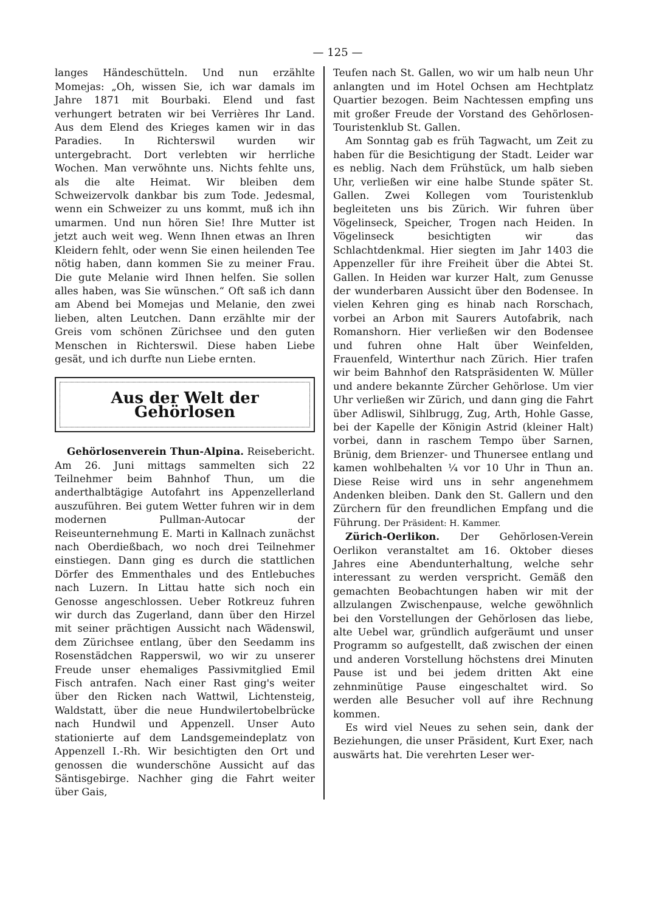— 125 —
langes Händeschütteln. Und nun erzählte Momejas: „Oh, wissen Sie, ich war damals im Jahre 1871 mit Bourbaki. Elend und fast verhungert betraten wir bei Verrières Ihr Land. Aus dem Elend des Krieges kamen wir in das Paradies. In Richterswil wurden wir untergebracht. Dort verlebten wir herrliche Wochen. Man verwöhnte uns. Nichts fehlte uns, als die alte Heimat. Wir bleiben dem Schweizervolk dankbar bis zum Tode. Jedesmal, wenn ein Schweizer zu uns kommt, muß ich ihn umarmen. Und nun hören Sie! Ihre Mutter ist jetzt auch weit weg. Wenn Ihnen etwas an Ihren Kleidern fehlt, oder wenn Sie einen heilenden Tee nötig haben, dann kommen Sie zu meiner Frau. Die gute Melanie wird Ihnen helfen. Sie sollen alles haben, was Sie wünschen.“ Oft saß ich dann am Abend bei Momejas und Melanie, den zwei lieben, alten Leutchen. Dann erzählte mir der Greis vom schönen Zürichsee und den guten Menschen in Richterswil. Diese haben Liebe gesät, und ich durfte nun Liebe ernten.
Aus der Welt der Gehörlosen
Gehörlosenverein Thun-Alpina. Reisebericht. Am 26. Juni mittags sammelten sich 22 Teilnehmer beim Bahnhof Thun, um die anderthalbtägige Autofahrt ins Appenzellerland auszuführen. Bei gutem Wetter fuhren wir in dem modernen Pullman-Autocar der Reiseunternehmung E. Marti in Kallnach zunächst nach Oberdießbach, wo noch drei Teilnehmer einstiegen. Dann ging es durch die stattlichen Dörfer des Emmenthales und des Entlebuches nach Luzern. In Littau hatte sich noch ein Genosse angeschlossen. Ueber Rotkreuz fuhren wir durch das Zugerland, dann über den Hirzel mit seiner prächtigen Aussicht nach Wädenswil, dem Zürichsee entlang, über den Seedamm ins Rosenstädchen Rapperswil, wo wir zu unserer Freude unser ehemaliges Passivmitglied Emil Fisch antrafen. Nach einer Rast ging's weiter über den Ricken nach Wattwil, Lichtensteig, Waldstatt, über die neue Hundwilertobelbrücke nach Hundwil und Appenzell. Unser Auto stationierte auf dem Landsgemeindeplatz von Appenzell I.-Rh. Wir besichtigten den Ort und genossen die wunderschöne Aussicht auf das Säntisgebirge. Nachher ging die Fahrt weiter über Gais,
Teufen nach St. Gallen, wo wir um halb neun Uhr anlangten und im Hotel Ochsen am Hechtplatz Quartier bezogen. Beim Nachtessen empfing uns mit großer Freude der Vorstand des Gehörlosen-Touristenklub St. Gallen.
Am Sonntag gab es früh Tagwacht, um Zeit zu haben für die Besichtigung der Stadt. Leider war es neblig. Nach dem Frühstück, um halb sieben Uhr, verließen wir eine halbe Stunde später St. Gallen. Zwei Kollegen vom Touristenklub begleiteten uns bis Zürich. Wir fuhren über Vögelinseck, Speicher, Trogen nach Heiden. In Vögelinseck besichtigten wir das Schlachtdenkmal. Hier siegten im Jahr 1403 die Appenzeller für ihre Freiheit über die Abtei St. Gallen. In Heiden war kurzer Halt, zum Genusse der wunderbaren Aussicht über den Bodensee. In vielen Kehren ging es hinab nach Rorschach, vorbei an Arbon mit Saurers Autofabrik, nach Romanshorn. Hier verließen wir den Bodensee und fuhren ohne Halt über Weinfelden, Frauenfeld, Winterthur nach Zürich. Hier trafen wir beim Bahnhof den Ratspräsidenten W. Müller und andere bekannte Zürcher Gehörlose. Um vier Uhr verließen wir Zürich, und dann ging die Fahrt über Adliswil, Sihlbrugg, Zug, Arth, Hohle Gasse, bei der Kapelle der Königin Astrid (kleiner Halt) vorbei, dann in raschem Tempo über Sarnen, Brünig, dem Brienzer- und Thunersee entlang und kamen wohlbehalten ¼ vor 10 Uhr in Thun an. Diese Reise wird uns in sehr angenehmem Andenken bleiben. Dank den St. Gallern und den Zürchern für den freundlichen Empfang und die Führung. Der Präsident: H. Kammer.
Zürich-Oerlikon. Der Gehörlosen-Verein Oerlikon veranstaltet am 16. Oktober dieses Jahres eine Abendunterhaltung, welche sehr interessant zu werden verspricht. Gemäß den gemachten Beobachtungen haben wir mit der allzulangen Zwischenpause, welche gewöhnlich bei den Vorstellungen der Gehörlosen das liebe, alte Uebel war, gründlich aufgeräumt und unser Programm so aufgestellt, daß zwischen der einen und anderen Vorstellung höchstens drei Minuten Pause ist und bei jedem dritten Akt eine zehnminütige Pause eingeschaltet wird. So werden alle Besucher voll auf ihre Rechnung kommen.
Es wird viel Neues zu sehen sein, dank der Beziehungen, die unser Präsident, Kurt Exer, nach auswärts hat. Die verehrten Leser wer-